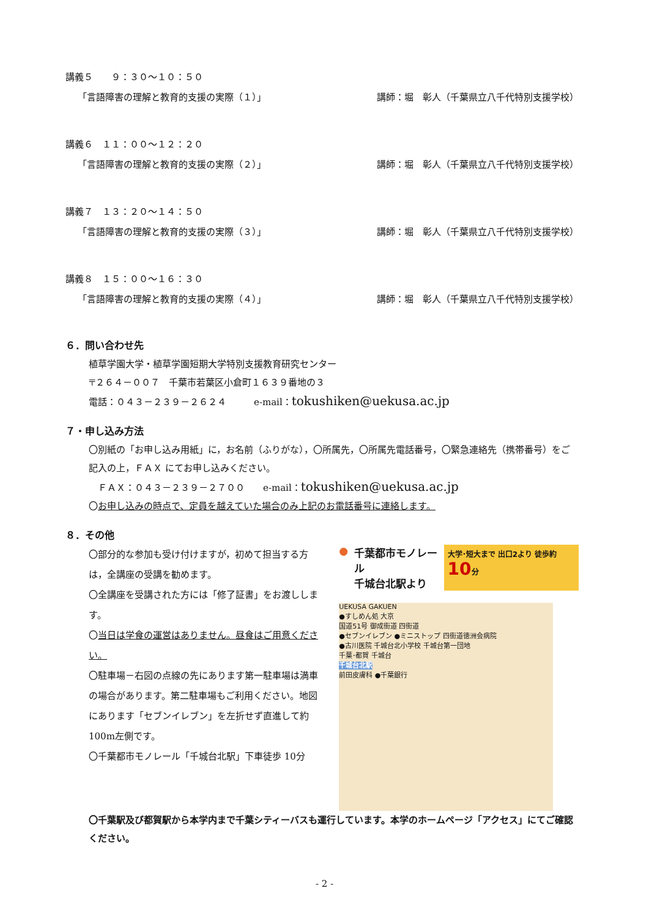講義５　　９：３０～１０：５０
「言語障害の理解と教育的支援の実際（１）」 講師：堀　彰人（千葉県立八千代特別支援学校）
講義６　１１：００～１２：２０
「言語障害の理解と教育的支援の実際（２）」 講師：堀　彰人（千葉県立八千代特別支援学校）
講義７　１３：２０～１４：５０
「言語障害の理解と教育的支援の実際（３）」 講師：堀　彰人（千葉県立八千代特別支援学校）
講義８　１５：００～１６：３０
「言語障害の理解と教育的支援の実際（４）」 講師：堀　彰人（千葉県立八千代特別支援学校）
６．問い合わせ先
植草学園大学・植草学園短期大学特別支援教育研究センター
〒２６４－００７　千葉市若葉区小倉町１６３９番地の３
電話：０４３－２３９－２６２４　　　e-mail：tokushiken@uekusa.ac.jp
７・申し込み方法
〇別紙の「お申し込み用紙」に，お名前（ふりがな），〇所属先，〇所属先電話番号，〇緊急連絡先（携帯番号）をご記入の上，ＦＡＸ にてお申し込みください。
　ＦＡＸ：０４３－２３９－２７００　　e-mail：tokushiken@uekusa.ac.jp
〇お申し込みの時点で、定員を越えていた場合のみ上記のお電話番号に連絡します。
８．その他
〇部分的な参加も受け付けますが，初めて担当する方は，全講座の受講を勧めます。
〇全講座を受講された方には「修了証書」をお渡しします。
〇当日は学食の運営はありません。昼食はご用意ください。
〇駐車場－右図の点線の先にあります第一駐車場は満車の場合があります。第二駐車場もご利用ください。地図にあります「セブンイレブン」を左折せず直進して約 100m左側です。
〇千葉都市モノレール「千城台北駅」下車徒歩 10分
● 千葉都市モノレール
千城台北駅より 大学･短大まで 出口2より 徒歩約 10分
UEKUSA GAKUEN
●すしめん処 大京
国道51号 御成街道 四街道
●セブンイレブン ●ミニストップ 四街道徳洲会病院
●古川医院 千城台北小学校 千城台第一団地
千葉･都賀 千城台
千城台北駅
前田皮膚科 ●千葉銀行
〇千葉駅及び都賀駅から本学内まで千葉シティーバスも運行しています。本学のホームページ「アクセス」にてご確認ください。
- 2 -